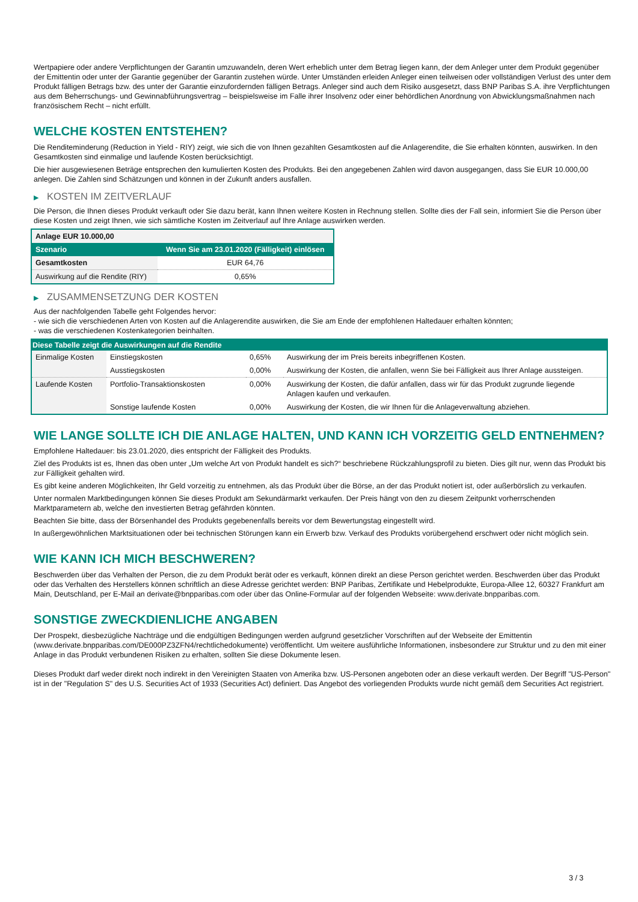Wertpapiere oder andere Verpflichtungen der Garantin umzuwandeln, deren Wert erheblich unter dem Betrag liegen kann, der dem Anleger unter dem Produkt gegenüber der Emittentin oder unter der Garantie gegenüber der Garantin zustehen würde. Unter Umständen erleiden Anleger einen teilweisen oder vollständigen Verlust des unter dem Produkt fälligen Betrags bzw. des unter der Garantie einzufordernden fälligen Betrags. Anleger sind auch dem Risiko ausgesetzt, dass BNP Paribas S.A. ihre Verpflichtungen aus dem Beherrschungs- und Gewinnabführungsvertrag – beispielsweise im Falle ihrer Insolvenz oder einer behördlichen Anordnung von Abwicklungsmaßnahmen nach französischem Recht – nicht erfüllt.
WELCHE KOSTEN ENTSTEHEN?
Die Renditeminderung (Reduction in Yield - RIY) zeigt, wie sich die von Ihnen gezahlten Gesamtkosten auf die Anlagerendite, die Sie erhalten könnten, auswirken. In den Gesamtkosten sind einmalige und laufende Kosten berücksichtigt.
Die hier ausgewiesenen Beträge entsprechen den kumulierten Kosten des Produkts. Bei den angegebenen Zahlen wird davon ausgegangen, dass Sie EUR 10.000,00 anlegen. Die Zahlen sind Schätzungen und können in der Zukunft anders ausfallen.
▶ KOSTEN IM ZEITVERLAUF
Die Person, die Ihnen dieses Produkt verkauft oder Sie dazu berät, kann Ihnen weitere Kosten in Rechnung stellen. Sollte dies der Fall sein, informiert Sie die Person über diese Kosten und zeigt Ihnen, wie sich sämtliche Kosten im Zeitverlauf auf Ihre Anlage auswirken werden.
| Anlage EUR 10.000,00 | |
| --- | --- |
| Szenario | Wenn Sie am 23.01.2020 (Fälligkeit) einlösen |
| Gesamtkosten | EUR 64,76 |
| Auswirkung auf die Rendite (RIY) | 0,65% |
▶ ZUSAMMENSETZUNG DER KOSTEN
Aus der nachfolgenden Tabelle geht Folgendes hervor:
- wie sich die verschiedenen Arten von Kosten auf die Anlagerendite auswirken, die Sie am Ende der empfohlenen Haltedauer erhalten könnten;
- was die verschiedenen Kostenkategorien beinhalten.
| Diese Tabelle zeigt die Auswirkungen auf die Rendite | | | |
| --- | --- | --- | --- |
| Einmalige Kosten | Einstiegskosten | 0,65% | Auswirkung der im Preis bereits inbegriffenen Kosten. |
| | Ausstiegskosten | 0,00% | Auswirkung der Kosten, die anfallen, wenn Sie bei Fälligkeit aus Ihrer Anlage aussteigen. |
| Laufende Kosten | Portfolio-Transaktionskosten | 0,00% | Auswirkung der Kosten, die dafür anfallen, dass wir für das Produkt zugrunde liegende Anlagen kaufen und verkaufen. |
| | Sonstige laufende Kosten | 0,00% | Auswirkung der Kosten, die wir Ihnen für die Anlageverwaltung abziehen. |
WIE LANGE SOLLTE ICH DIE ANLAGE HALTEN, UND KANN ICH VORZEITIG GELD ENTNEHMEN?
Empfohlene Haltedauer: bis 23.01.2020, dies entspricht der Fälligkeit des Produkts.
Ziel des Produkts ist es, Ihnen das oben unter „Um welche Art von Produkt handelt es sich?“ beschriebene Rückzahlungsprofil zu bieten. Dies gilt nur, wenn das Produkt bis zur Fälligkeit gehalten wird.
Es gibt keine anderen Möglichkeiten, Ihr Geld vorzeitig zu entnehmen, als das Produkt über die Börse, an der das Produkt notiert ist, oder außerbörslich zu verkaufen.
Unter normalen Marktbedingungen können Sie dieses Produkt am Sekundärmarkt verkaufen. Der Preis hängt von den zu diesem Zeitpunkt vorherrschenden Marktparametern ab, welche den investierten Betrag gefährden könnten.
Beachten Sie bitte, dass der Börsenhandel des Produkts gegebenenfalls bereits vor dem Bewertungstag eingestellt wird.
In außergewöhnlichen Marktsituationen oder bei technischen Störungen kann ein Erwerb bzw. Verkauf des Produkts vorübergehend erschwert oder nicht möglich sein.
WIE KANN ICH MICH BESCHWEREN?
Beschwerden über das Verhalten der Person, die zu dem Produkt berät oder es verkauft, können direkt an diese Person gerichtet werden. Beschwerden über das Produkt oder das Verhalten des Herstellers können schriftlich an diese Adresse gerichtet werden: BNP Paribas, Zertifikate und Hebelprodukte, Europa-Allee 12, 60327 Frankfurt am Main, Deutschland, per E-Mail an derivate@bnpparibas.com oder über das Online-Formular auf der folgenden Webseite: www.derivate.bnpparibas.com.
SONSTIGE ZWECKDIENLICHE ANGABEN
Der Prospekt, diesbezügliche Nachträge und die endgültigen Bedingungen werden aufgrund gesetzlicher Vorschriften auf der Webseite der Emittentin (www.derivate.bnpparibas.com/DE000PZ3ZFN4/rechtlichedokumente) veröffentlicht. Um weitere ausführliche Informationen, insbesondere zur Struktur und zu den mit einer Anlage in das Produkt verbundenen Risiken zu erhalten, sollten Sie diese Dokumente lesen.
Dieses Produkt darf weder direkt noch indirekt in den Vereinigten Staaten von Amerika bzw. US-Personen angeboten oder an diese verkauft werden. Der Begriff "US-Person" ist in der "Regulation S" des U.S. Securities Act of 1933 (Securities Act) definiert. Das Angebot des vorliegenden Produkts wurde nicht gemäß dem Securities Act registriert.
3 / 3